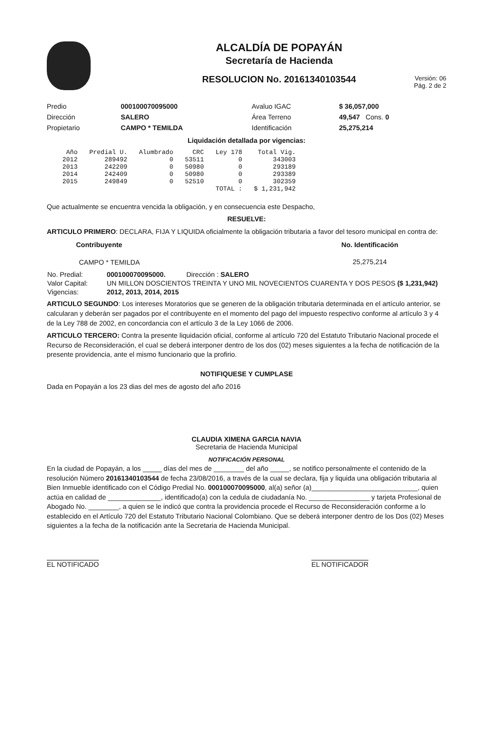ALCALDÍA DE POPAYÁN
Secretaría de Hacienda
RESOLUCION No. 20161340103544
Versión: 06
Pág. 2 de 2
| Predio | 000100070095000 | Avaluo IGAC | $ 36,057,000 |
| Dirección | SALERO | Área Terreno | 49,547 Cons. 0 |
| Propietario | CAMPO * TEMILDA | Identificación | 25,275,214 |
Liquidación detallada por vigencias:
| Año | Predial U. | Alumbrado | CRC | Ley 178 | Total Vig. |
| --- | --- | --- | --- | --- | --- |
| 2012 | 289492 | 0 | 53511 | 0 | 343003 |
| 2013 | 242209 | 0 | 50980 | 0 | 293189 |
| 2014 | 242409 | 0 | 50980 | 0 | 293389 |
| 2015 | 249849 | 0 | 52510 | 0 | 302359 |
| | | | | TOTAL : | $ 1,231,942 |
Que actualmente se encuentra vencida la obligación, y en consecuencia este Despacho,
RESUELVE:
ARTICULO PRIMERO: DECLARA, FIJA Y LIQUIDA oficialmente la obligación tributaria a favor del tesoro municipal en contra de:
| Contribuyente | No. Identificación |
| --- | --- |
| CAMPO * TEMILDA | 25,275,214 |
| No. Predial: | 000100070095000. Dirección : SALERO |
| Valor Capital: | UN MILLON DOSCIENTOS TREINTA Y UNO MIL NOVECIENTOS CUARENTA Y DOS PESOS ($ 1,231,942) |
| Vigencias: | 2012, 2013, 2014, 2015 |
ARTICULO SEGUNDO: Los intereses Moratorios que se generen de la obligación tributaria determinada en el artículo anterior, se calcularan y deberán ser pagados por el contribuyente en el momento del pago del impuesto respectivo conforme al artículo 3 y 4 de la Ley 788 de 2002, en concordancia con el artículo 3 de la Ley 1066 de 2006.
ARTICULO TERCERO: Contra la presente liquidación oficial, conforme al artículo 720 del Estatuto Tributario Nacional procede el Recurso de Reconsideración, el cual se deberá interponer dentro de los dos (02) meses siguientes a la fecha de notificación de la presente providencia, ante el mismo funcionario que la profirio.
NOTIFIQUESE Y CUMPLASE
Dada en Popayán a los 23 dias del mes de agosto del año 2016
CLAUDIA XIMENA GARCIA NAVIA
Secretaria de Hacienda Municipal
NOTIFICACIÓN PERSONAL
En la ciudad de Popayán, a los _____ días del mes de ________ del año _____, se notifico personalmente el contenido de la resolución Número 20161340103544 de fecha 23/08/2016, a través de la cual se declara, fija y liquida una obligación tributaria al Bien Inmueble identificado con el Código Predial No. 000100070095000, al(a) señor (a)____________________________, quien actúa en calidad de ______________, identificado(a) con la cedula de ciudadanía No. ________________ y tarjeta Profesional de Abogado No. ________, a quien se le indicó que contra la providencia procede el Recurso de Reconsideración conforme a lo establecido en el Artículo 720 del Estatuto Tributario Nacional Colombiano. Que se deberá interponer dentro de los Dos (02) Meses siguientes a la fecha de la notificación ante la Secretaria de Hacienda Municipal.
EL NOTIFICADO EL NOTIFICADOR